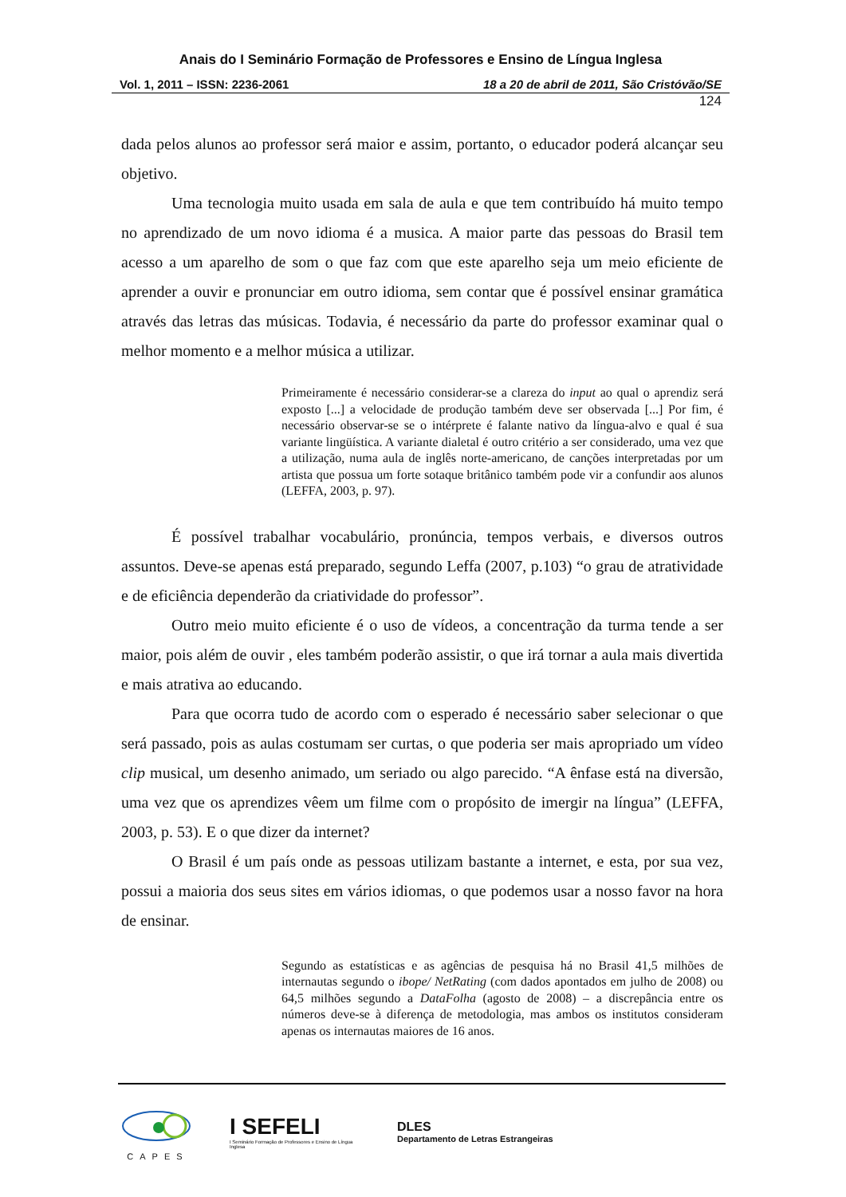Anais do I Seminário Formação de Professores e Ensino de Língua Inglesa
Vol. 1, 2011 – ISSN: 2236-2061 18 a 20 de abril de 2011, São Cristóvão/SE
124
dada pelos alunos ao professor será maior e assim, portanto, o educador poderá alcançar seu objetivo.
Uma tecnologia muito usada em sala de aula e que tem contribuído há muito tempo no aprendizado de um novo idioma é a musica. A maior parte das pessoas do Brasil tem acesso a um aparelho de som o que faz com que este aparelho seja um meio eficiente de aprender a ouvir e pronunciar em outro idioma, sem contar que é possível ensinar gramática através das letras das músicas. Todavia, é necessário da parte do professor examinar qual o melhor momento e a melhor música a utilizar.
Primeiramente é necessário considerar-se a clareza do input ao qual o aprendiz será exposto [...] a velocidade de produção também deve ser observada [...] Por fim, é necessário observar-se se o intérprete é falante nativo da língua-alvo e qual é sua variante lingüística. A variante dialetal é outro critério a ser considerado, uma vez que a utilização, numa aula de inglês norte-americano, de canções interpretadas por um artista que possua um forte sotaque britânico também pode vir a confundir aos alunos (LEFFA, 2003, p. 97).
É possível trabalhar vocabulário, pronúncia, tempos verbais, e diversos outros assuntos. Deve-se apenas está preparado, segundo Leffa (2007, p.103) “o grau de atratividade e de eficiência dependerão da criatividade do professor”.
Outro meio muito eficiente é o uso de vídeos, a concentração da turma tende a ser maior, pois além de ouvir , eles também poderão assistir, o que irá tornar a aula mais divertida e mais atrativa ao educando.
Para que ocorra tudo de acordo com o esperado é necessário saber selecionar o que será passado, pois as aulas costumam ser curtas, o que poderia ser mais apropriado um vídeo clip musical, um desenho animado, um seriado ou algo parecido. “A ênfase está na diversão, uma vez que os aprendizes vêem um filme com o propósito de imergir na língua” (LEFFA, 2003, p. 53). E o que dizer da internet?
O Brasil é um país onde as pessoas utilizam bastante a internet, e esta, por sua vez, possui a maioria dos seus sites em vários idiomas, o que podemos usar a nosso favor na hora de ensinar.
Segundo as estatísticas e as agências de pesquisa há no Brasil 41,5 milhões de internautas segundo o ibope/ NetRating (com dados apontados em julho de 2008) ou 64,5 milhões segundo a DataFolha (agosto de 2008) – a discrepância entre os números deve-se à diferença de metodologia, mas ambos os institutos consideram apenas os internautas maiores de 16 anos.
CAPES
I SEFELI
I Seminário Formação de Professores e Ensino de Língua Inglesa
DLES
Departamento de Letras Estrangeiras